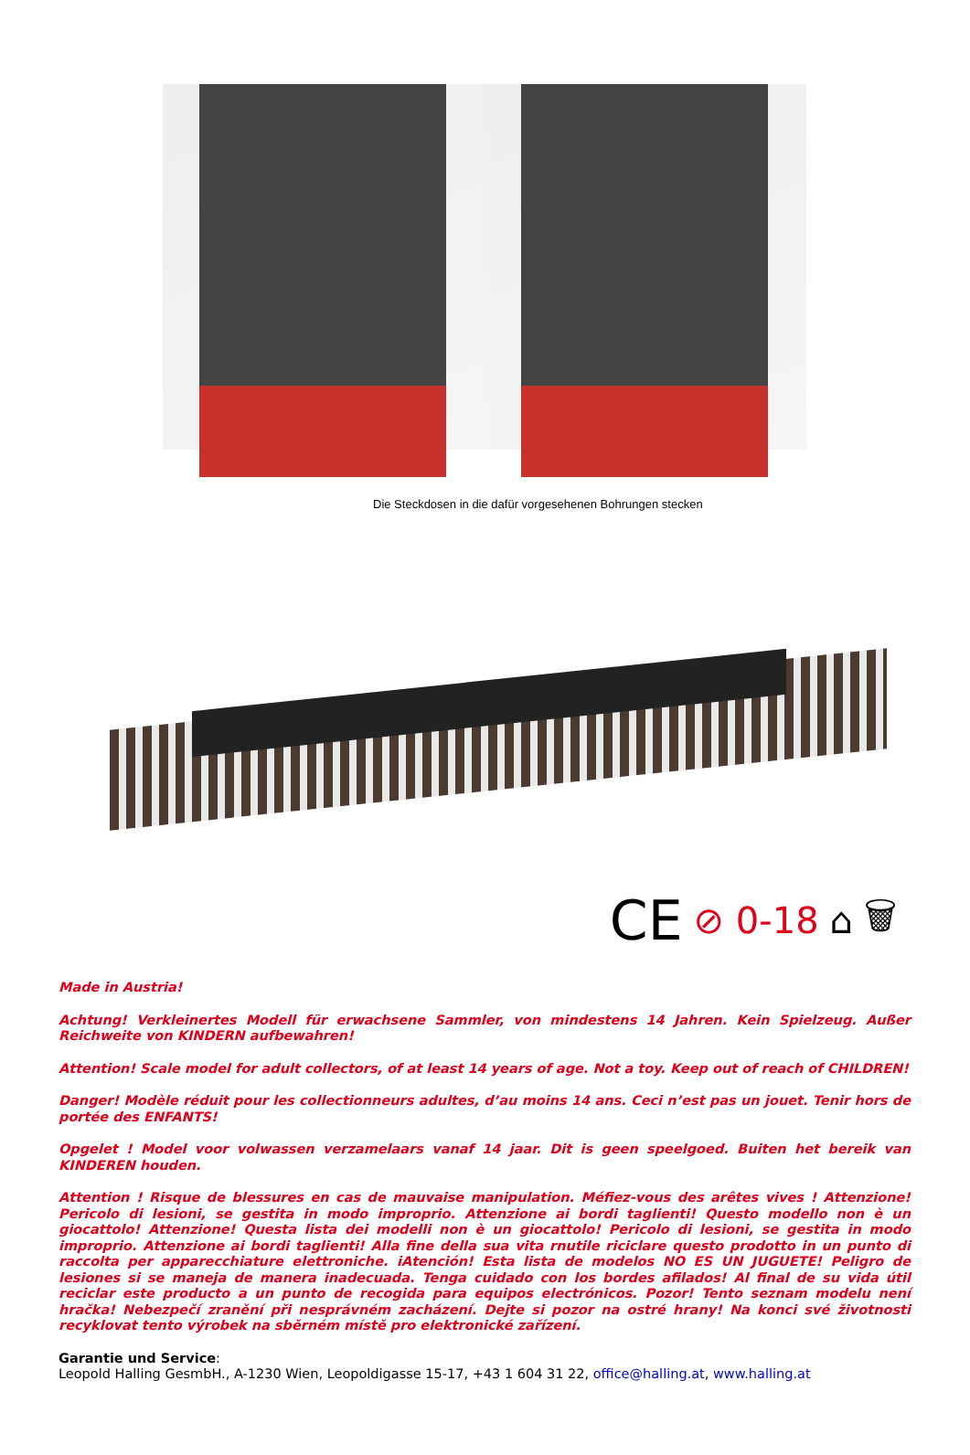Die Steckdosen in die dafür vorgesehenen Bohrungen stecken
CE ⊘ 0-18 ⌂ 🗑
Made in Austria!
Achtung! Verkleinertes Modell für erwachsene Sammler, von mindestens 14 Jahren. Kein Spielzeug. Außer Reichweite von KINDERN aufbewahren!
Attention! Scale model for adult collectors, of at least 14 years of age. Not a toy. Keep out of reach of CHILDREN!
Danger! Modèle réduit pour les collectionneurs adultes, d’au moins 14 ans. Ceci n’est pas un jouet. Tenir hors de portée des ENFANTS!
Opgelet ! Model voor volwassen verzamelaars vanaf 14 jaar. Dit is geen speelgoed. Buiten het bereik van KINDEREN houden.
Attention ! Risque de blessures en cas de mauvaise manipulation. Méfiez-vous des arêtes vives ! Attenzione! Pericolo di lesioni, se gestita in modo improprio. Attenzione ai bordi taglienti! Questo modello non è un giocattolo! Attenzione! Questa lista dei modelli non è un giocattolo! Pericolo di lesioni, se gestita in modo improprio. Attenzione ai bordi taglienti! Alla fine della sua vita rnutile riciclare questo prodotto in un punto di raccolta per apparecchiature elettroniche. iAtención! Esta lista de modelos NO ES UN JUGUETE! Peligro de lesiones si se maneja de manera inadecuada. Tenga cuidado con los bordes afilados! Al final de su vida útil reciclar este producto a un punto de recogida para equipos electrónicos. Pozor! Tento seznam modelu není hračka! Nebezpečí zranění při nesprávném zacházení. Dejte si pozor na ostré hrany! Na konci své životnosti recyklovat tento výrobek na sběrném místě pro elektronické zařízení.
Garantie und Service:
Leopold Halling GesmbH., A-1230 Wien, Leopoldigasse 15-17, +43 1 604 31 22, office@halling.at, www.halling.at